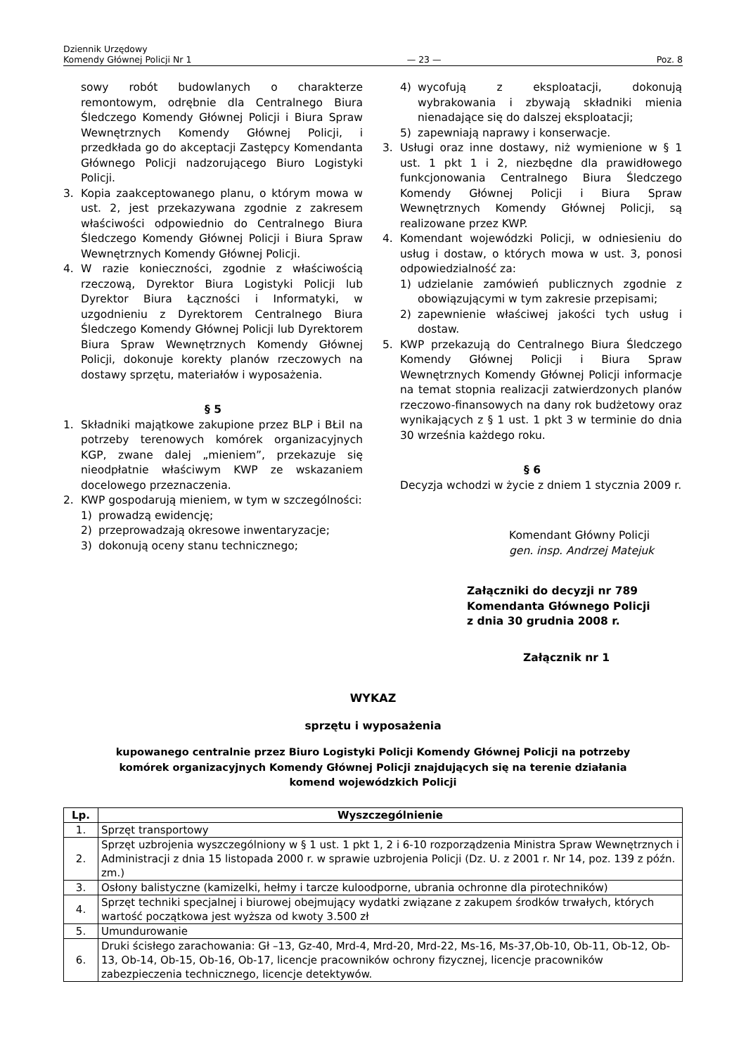Dziennik Urzędowy
Komendy Głównej Policji Nr 1
— 23 —
Poz. 8
sowy robót budowlanych o charakterze remontowym, odrębnie dla Centralnego Biura Śledczego Komendy Głównej Policji i Biura Spraw Wewnętrznych Komendy Głównej Policji, i przedkłada go do akceptacji Zastępcy Komendanta Głównego Policji nadzorującego Biuro Logistyki Policji.
3. Kopia zaakceptowanego planu, o którym mowa w ust. 2, jest przekazywana zgodnie z zakresem właściwości odpowiednio do Centralnego Biura Śledczego Komendy Głównej Policji i Biura Spraw Wewnętrznych Komendy Głównej Policji.
4. W razie konieczności, zgodnie z właściwością rzeczową, Dyrektor Biura Logistyki Policji lub Dyrektor Biura Łączności i Informatyki, w uzgodnieniu z Dyrektorem Centralnego Biura Śledczego Komendy Głównej Policji lub Dyrektorem Biura Spraw Wewnętrznych Komendy Głównej Policji, dokonuje korekty planów rzeczowych na dostawy sprzętu, materiałów i wyposażenia.
§ 5
1. Składniki majątkowe zakupione przez BLP i BŁiI na potrzeby terenowych komórek organizacyjnych KGP, zwane dalej „mieniem”, przekazuje się nieodpłatnie właściwym KWP ze wskazaniem docelowego przeznaczenia.
2. KWP gospodarują mieniem, w tym w szczególności:
1) prowadzą ewidencję;
2) przeprowadzają okresowe inwentaryzacje;
3) dokonują oceny stanu technicznego;
4) wycofują z eksploatacji, dokonują wybrakowania i zbywają składniki mienia nienadające się do dalszej eksploatacji;
5) zapewniają naprawy i konserwacje.
3. Usługi oraz inne dostawy, niż wymienione w § 1 ust. 1 pkt 1 i 2, niezbędne dla prawidłowego funkcjonowania Centralnego Biura Śledczego Komendy Głównej Policji i Biura Spraw Wewnętrznych Komendy Głównej Policji, są realizowane przez KWP.
4. Komendant wojewódzki Policji, w odniesieniu do usług i dostaw, o których mowa w ust. 3, ponosi odpowiedzialność za:
1) udzielanie zamówień publicznych zgodnie z obowiązującymi w tym zakresie przepisami;
2) zapewnienie właściwej jakości tych usług i dostaw.
5. KWP przekazują do Centralnego Biura Śledczego Komendy Głównej Policji i Biura Spraw Wewnętrznych Komendy Głównej Policji informacje na temat stopnia realizacji zatwierdzonych planów rzeczowo-finansowych na dany rok budżetowy oraz wynikających z § 1 ust. 1 pkt 3 w terminie do dnia 30 września każdego roku.
§ 6
Decyzja wchodzi w życie z dniem 1 stycznia 2009 r.
Komendant Główny Policji
gen. insp. Andrzej Matejuk
Załączniki do decyzji nr 789
Komendanta Głównego Policji
z dnia 30 grudnia 2008 r.
Załącznik nr 1
WYKAZ
sprzętu i wyposażenia
kupowanego centralnie przez Biuro Logistyki Policji Komendy Głównej Policji na potrzeby
komórek organizacyjnych Komendy Głównej Policji znajdujących się na terenie działania
komend wojewódzkich Policji
| Lp. | Wyszczególnienie |
| --- | --- |
| 1. | Sprzęt transportowy |
| 2. | Sprzęt uzbrojenia wyszczególniony w § 1 ust. 1 pkt 1, 2 i 6-10 rozporządzenia Ministra Spraw Wewnętrznych i Administracji z dnia 15 listopada 2000 r. w sprawie uzbrojenia Policji (Dz. U. z 2001 r. Nr 14, poz. 139 z późn. zm.) |
| 3. | Osłony balistyczne (kamizelki, hełmy i tarcze kuloodporne, ubrania ochronne dla pirotechników) |
| 4. | Sprzęt techniki specjalnej i biurowej obejmujący wydatki związane z zakupem środków trwałych, których wartość początkowa jest wyższa od kwoty 3.500 zł |
| 5. | Umundurowanie |
| 6. | Druki ścisłego zarachowania: Gł –13, Gz-40, Mrd-4, Mrd-20, Mrd-22, Ms-16, Ms-37,Ob-10, Ob-11, Ob-12, Ob-13, Ob-14, Ob-15, Ob-16, Ob-17, licencje pracowników ochrony fizycznej, licencje pracowników zabezpieczenia technicznego, licencje detektywów. |